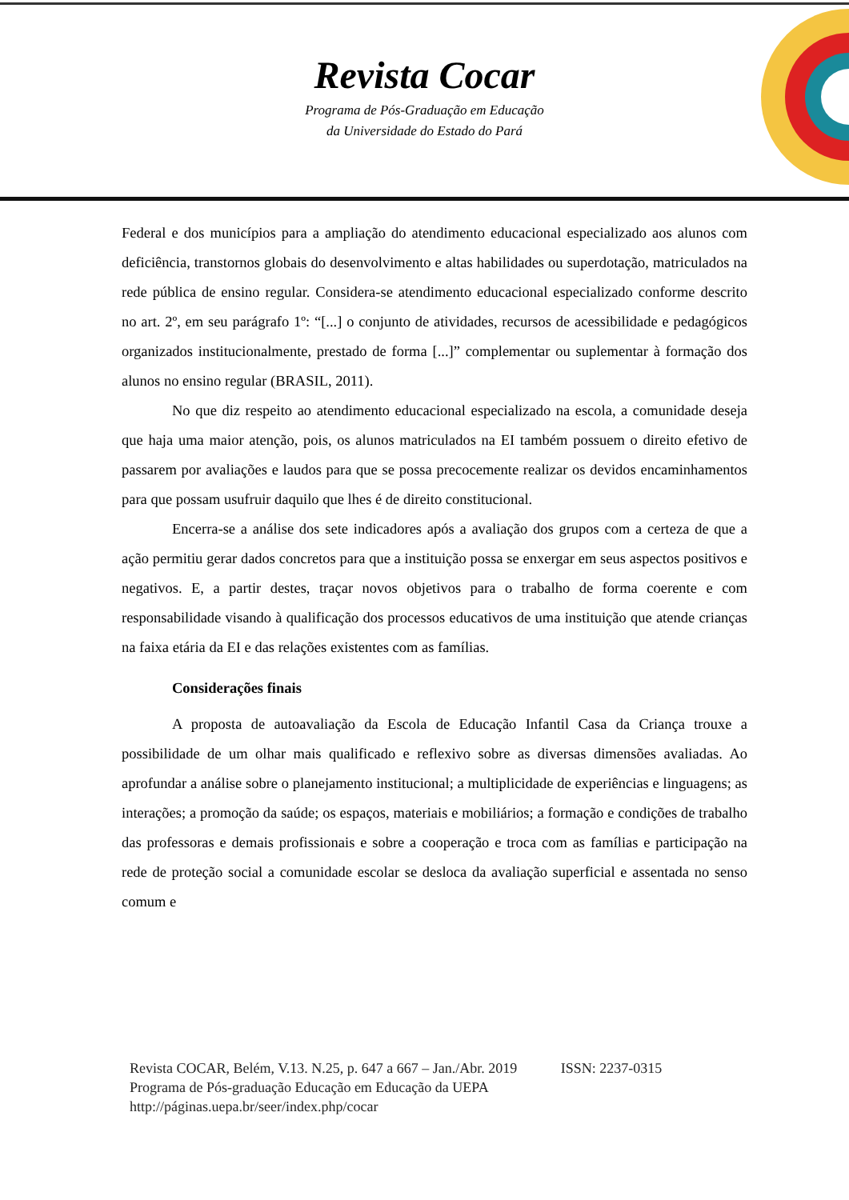Revista Cocar
Programa de Pós-Graduação em Educação
da Universidade do Estado do Pará
Federal e dos municípios para a ampliação do atendimento educacional especializado aos alunos com deficiência, transtornos globais do desenvolvimento e altas habilidades ou superdotação, matriculados na rede pública de ensino regular. Considera-se atendimento educacional especializado conforme descrito no art. 2º, em seu parágrafo 1º: “[...] o conjunto de atividades, recursos de acessibilidade e pedagógicos organizados institucionalmente, prestado de forma [...]” complementar ou suplementar à formação dos alunos no ensino regular (BRASIL, 2011).
No que diz respeito ao atendimento educacional especializado na escola, a comunidade deseja que haja uma maior atenção, pois, os alunos matriculados na EI também possuem o direito efetivo de passarem por avaliações e laudos para que se possa precocemente realizar os devidos encaminhamentos para que possam usufruir daquilo que lhes é de direito constitucional.
Encerra-se a análise dos sete indicadores após a avaliação dos grupos com a certeza de que a ação permitiu gerar dados concretos para que a instituição possa se enxergar em seus aspectos positivos e negativos. E, a partir destes, traçar novos objetivos para o trabalho de forma coerente e com responsabilidade visando à qualificação dos processos educativos de uma instituição que atende crianças na faixa etária da EI e das relações existentes com as famílias.
Considerações finais
A proposta de autoavaliação da Escola de Educação Infantil Casa da Criança trouxe a possibilidade de um olhar mais qualificado e reflexivo sobre as diversas dimensões avaliadas. Ao aprofundar a análise sobre o planejamento institucional; a multiplicidade de experiências e linguagens; as interações; a promoção da saúde; os espaços, materiais e mobiliários; a formação e condições de trabalho das professoras e demais profissionais e sobre a cooperação e troca com as famílias e participação na rede de proteção social a comunidade escolar se desloca da avaliação superficial e assentada no senso comum e
Revista COCAR, Belém, V.13. N.25, p. 647 a 667 – Jan./Abr. 2019 ISSN: 2237-0315
Programa de Pós-graduação Educação em Educação da UEPA
http://páginas.uepa.br/seer/index.php/cocar